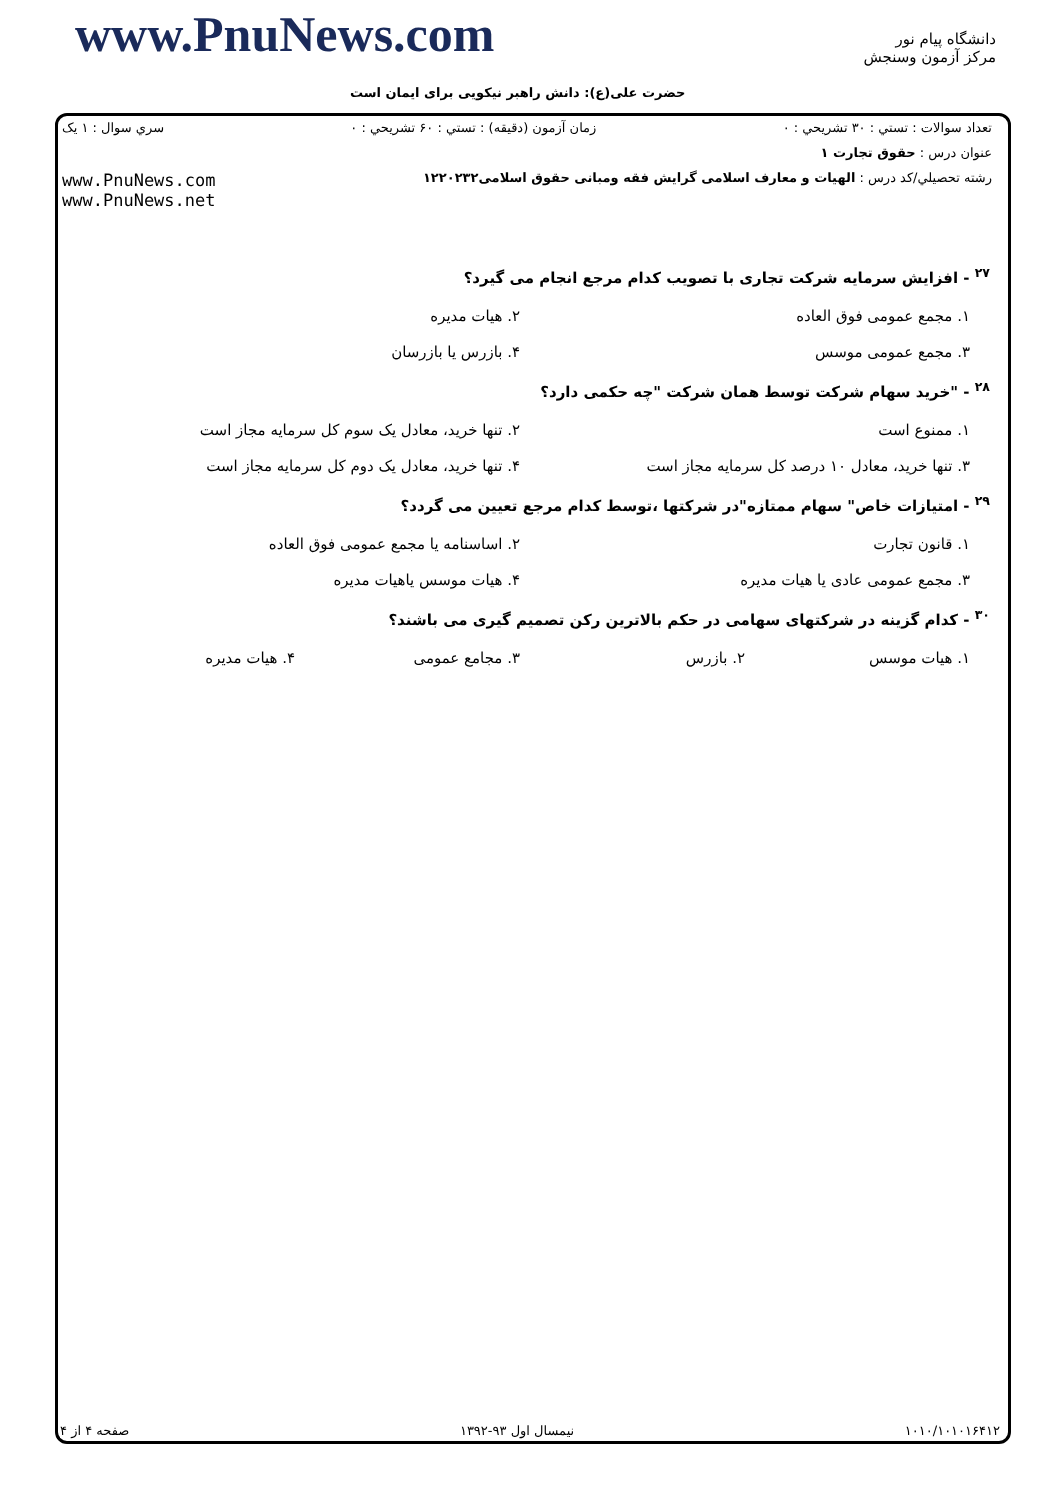www.PnuNews.com
دانشگاه پیام نور
مرکز آزمون وسنجش
حضرت علی(ع): دانش راهبر نیکویی برای ایمان است
تعداد سوالات : تستي : ۳۰ تشريحي : ۰ زمان آزمون (دقيقه) : تستي : ۶۰ تشريحي : ۰ سري سوال : ۱ یک
عنوان درس : حقوق تجارت ۱
رشته تحصيلي/کد درس : الهیات و معارف اسلامی گرایش فقه ومبانی حقوق اسلامی۱۲۲۰۲۳۲ www.PnuNews.com
www.PnuNews.net
<sup>۲۷</sup> - افزایش سرمایه شرکت تجاری با تصویب کدام مرجع انجام می گیرد؟
۱. مجمع عمومی فوق العاده ۲. هیات مدیره
۳. مجمع عمومی موسس ۴. بازرس یا بازرسان
<sup>۲۸</sup> - "خرید سهام شرکت توسط همان شرکت "چه حکمی دارد؟
۱. ممنوع است ۲. تنها خرید، معادل یک سوم کل سرمایه مجاز است
۳. تنها خرید، معادل ۱۰ درصد کل سرمایه مجاز است ۴. تنها خرید، معادل یک دوم کل سرمایه مجاز است
<sup>۲۹</sup> - امتیازات خاص" سهام ممتازه"در شرکتها ،توسط کدام مرجع تعیین می گردد؟
۱. قانون تجارت ۲. اساسنامه یا مجمع عمومی فوق العاده
۳. مجمع عمومی عادی یا هیات مدیره ۴. هیات موسس یاهیات مدیره
<sup>۳۰</sup> - کدام گزینه در شرکتهای سهامی در حکم بالاترین رکن تصمیم گیری می باشند؟
۱. هیات موسس ۲. بازرس ۳. مجامع عمومی ۴. هیات مدیره
۱۰۱۰/۱۰۱۰۱۶۴۱۲ نیمسال اول ۹۳-۱۳۹۲ صفحه ۴ از ۴